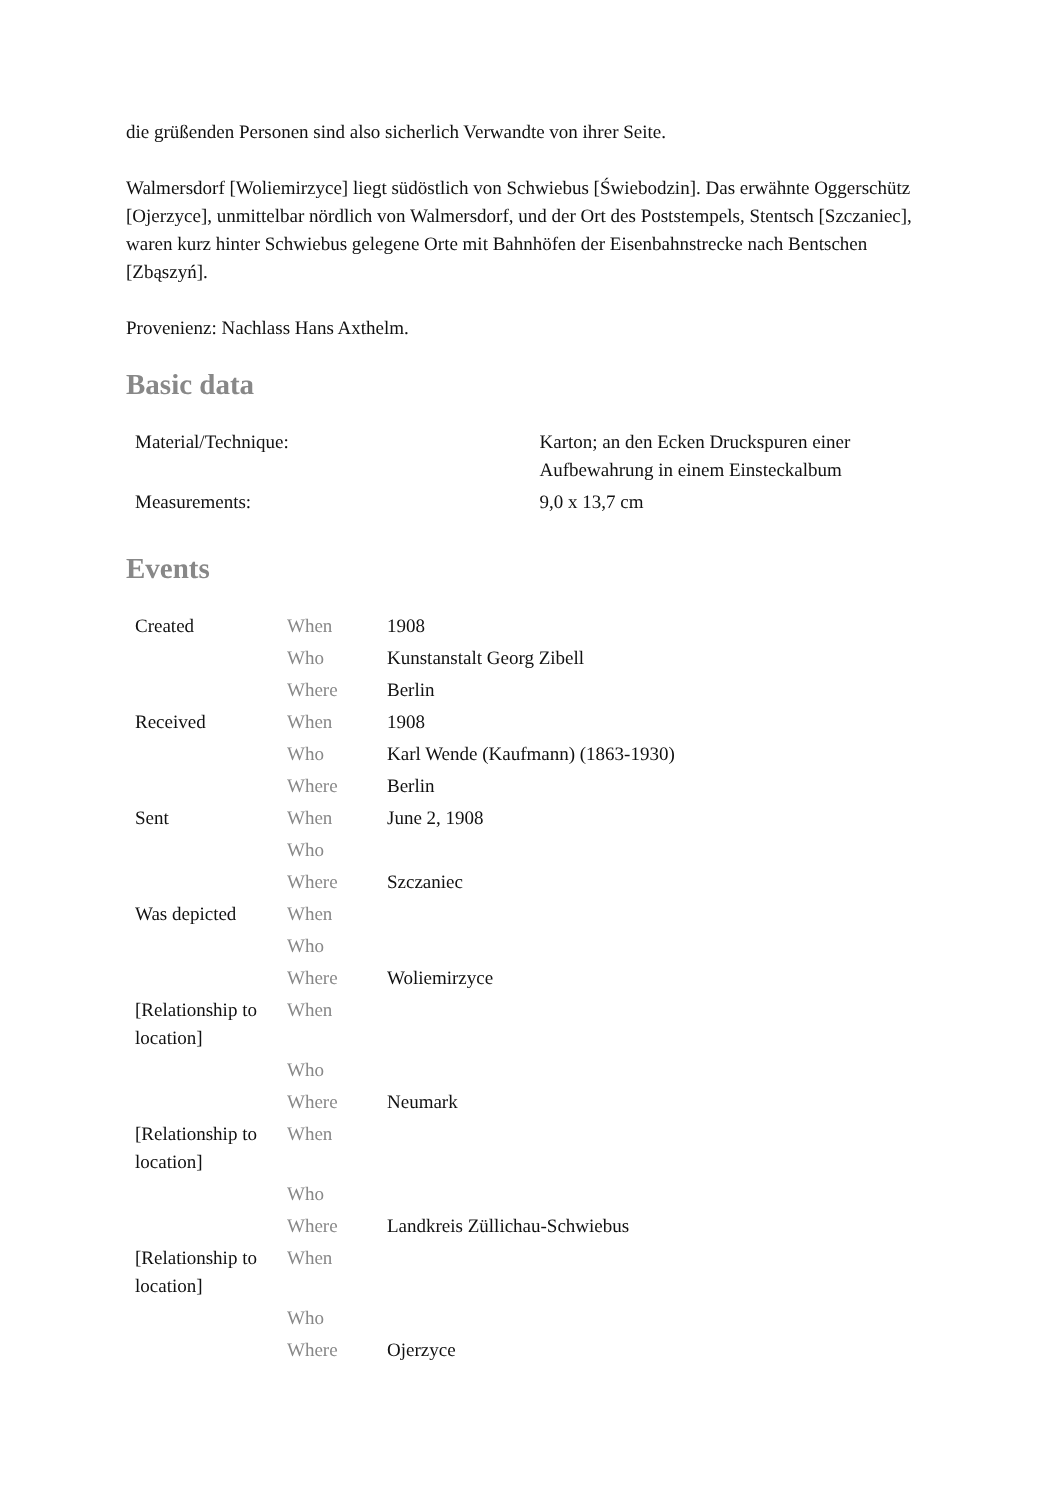die grüßenden Personen sind also sicherlich Verwandte von ihrer Seite.
Walmersdorf [Woliemirzyce] liegt südöstlich von Schwiebus [Świebodzin]. Das erwähnte Oggerschütz [Ojerzyce], unmittelbar nördlich von Walmersdorf, und der Ort des Poststempels, Stentsch [Szczaniec], waren kurz hinter Schwiebus gelegene Orte mit Bahnhöfen der Eisenbahnstrecke nach Bentschen [Zbąszyń].
Provenienz: Nachlass Hans Axthelm.
Basic data
| Material/Technique: | Karton; an den Ecken Druckspuren einer Aufbewahrung in einem Einsteckalbum |
| Measurements: | 9,0 x 13,7 cm |
Events
| Created | When | 1908 |
| | Who | Kunstanstalt Georg Zibell |
| | Where | Berlin |
| Received | When | 1908 |
| | Who | Karl Wende (Kaufmann) (1863-1930) |
| | Where | Berlin |
| Sent | When | June 2, 1908 |
| | Who | |
| | Where | Szczaniec |
| Was depicted | When | |
| | Who | |
| | Where | Woliemirzyce |
| [Relationship to location] | When | |
| | Who | |
| | Where | Neumark |
| [Relationship to location] | When | |
| | Who | |
| | Where | Landkreis Züllichau-Schwiebus |
| [Relationship to location] | When | |
| | Who | |
| | Where | Ojerzyce |